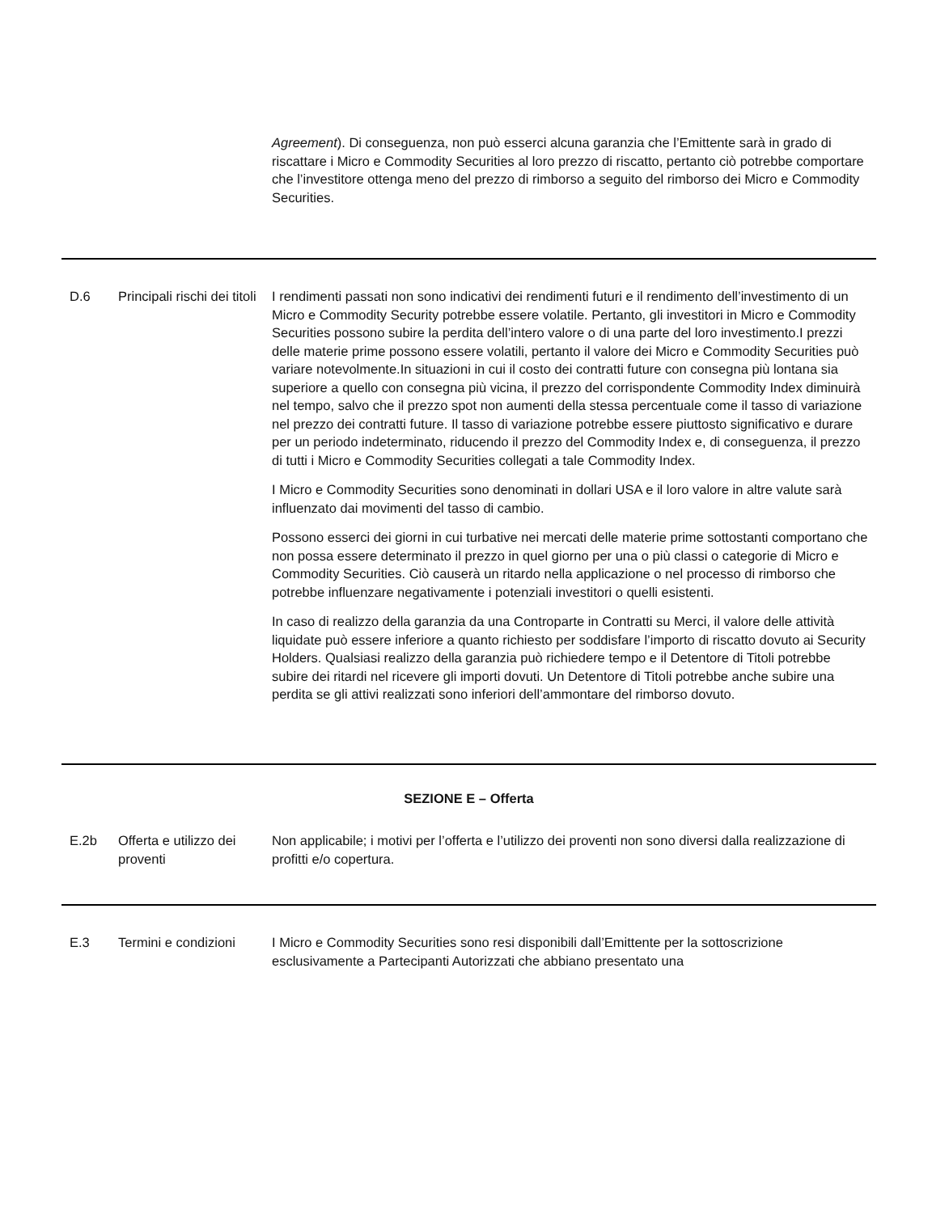| | | Agreement ). Di conseguenza, non può esserci alcuna garanzia che l’Emittente sarà in grado di riscattare i Micro e Commodity Securities al loro prezzo di riscatto, pertanto ciò potrebbe comportare che l’investitore ottenga meno del prezzo di rimborso a seguito del rimborso dei Micro e Commodity Securities. |
| D.6 | Principali rischi dei titoli | I rendimenti passati non sono indicativi dei rendimenti futuri e il rendimento dell’investimento di un Micro e Commodity Security potrebbe essere volatile. Pertanto, gli investitori in Micro e Commodity Securities possono subire la perdita dell’intero valore o di una parte del loro investimento.I prezzi delle materie prime possono essere volatili, pertanto il valore dei Micro e Commodity Securities può variare notevolmente.In situazioni in cui il costo dei contratti future con consegna più lontana sia superiore a quello con consegna più vicina, il prezzo del corrispondente Commodity Index diminuirà nel tempo, salvo che il prezzo spot non aumenti della stessa percentuale come il tasso di variazione nel prezzo dei contratti future. Il tasso di variazione potrebbe essere piuttosto significativo e durare per un periodo indeterminato, riducendo il prezzo del Commodity Index e, di conseguenza, il prezzo di tutti i Micro e Commodity Securities collegati a tale Commodity Index. I Micro e Commodity Securities sono denominati in dollari USA e il loro valore in altre valute sarà influenzato dai movimenti del tasso di cambio. Possono esserci dei giorni in cui turbative nei mercati delle materie prime sottostanti comportano che non possa essere determinato il prezzo in quel giorno per una o più classi o categorie di Micro e Commodity Securities. Ciò causerà un ritardo nella applicazione o nel processo di rimborso che potrebbe influenzare negativamente i potenziali investitori o quelli esistenti. In caso di realizzo della garanzia da una Controparte in Contratti su Merci, il valore delle attività liquidate può essere inferiore a quanto richiesto per soddisfare l’importo di riscatto dovuto ai Security Holders. Qualsiasi realizzo della garanzia può richiedere tempo e il Detentore di Titoli potrebbe subire dei ritardi nel ricevere gli importi dovuti. Un Detentore di Titoli potrebbe anche subire una perdita se gli attivi realizzati sono inferiori dell’ammontare del rimborso dovuto. |
| SEZIONE E – Offerta | | |
| E.2b | Offerta e utilizzo dei proventi | Non applicabile; i motivi per l’offerta e l’utilizzo dei proventi non sono diversi dalla realizzazione di profitti e/o copertura. |
| E.3 | Termini e condizioni | I Micro e Commodity Securities sono resi disponibili dall’Emittente per la sottoscrizione esclusivamente a Partecipanti Autorizzati che abbiano presentato una |